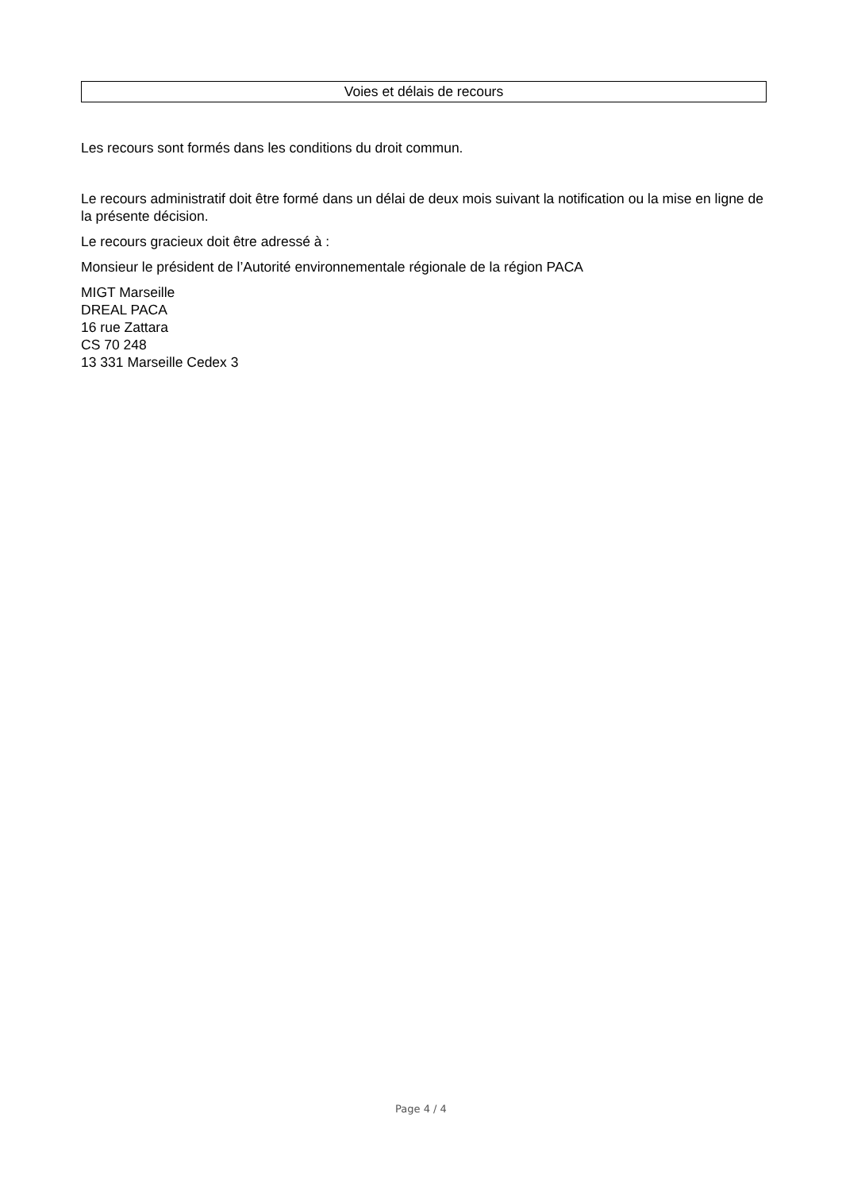Voies et délais de recours
Les recours sont formés dans les conditions du droit commun.
Le recours administratif doit être formé dans un délai de deux mois suivant la notification ou la mise en ligne de la présente décision.
Le recours gracieux doit être adressé à :
Monsieur le président de l’Autorité environnementale régionale de la région PACA
MIGT Marseille
DREAL PACA
16 rue Zattara
CS 70 248
13 331 Marseille Cedex 3
Page 4 / 4